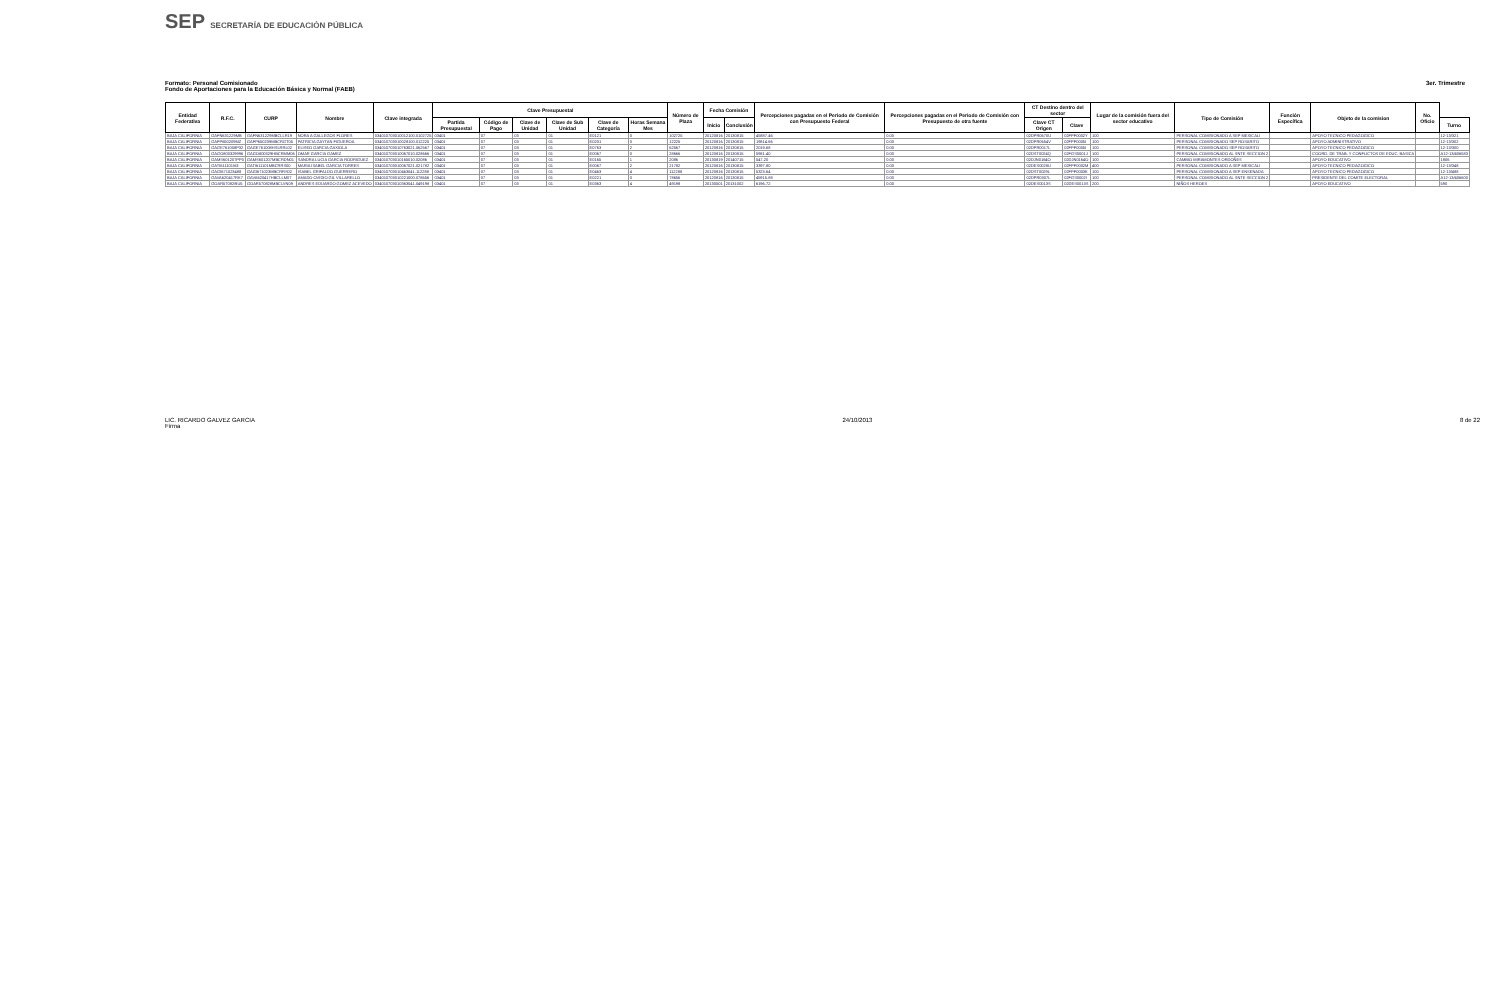SEP SECRETARÍA DE EDUCACIÓN PÚBLICA
Formato: Personal Comisionado
Fondo de Aportaciones para la Educación Básica y Normal (FAEB)
3er. Trimestre
| Entidad Federativa | R.F.C. | CURP | Nombre | Clave integrada | Clave Presupuestal | | | | | | Número de Plaza | Fecha Comisión | | Percepciones pagadas en el Periodo de Comisión con Presupuesto Federal | Percepciones pagadas en el Periodo de Comisión con Presupuesto de otra fuente | CT Destino dentro del sector | | Lugar de la comisión fuera del sector educativo | Tipo de Comisión | Función Específica | Objeto de la comision | No. Oficio | |
| --- | --- | --- | --- | --- | --- | --- | --- | --- | --- | --- | --- | --- | --- | --- | --- | --- | --- | --- | --- | --- | --- | --- | --- |
| | | | | | Partida Presupuestal | Código de Pago | Clave de Unidad | Clave de Sub Unidad | Clave de Categoría | Horas Semana Mes | | Inicio | Conclusión | | | Clave CT Origen | Clave | | | | | | Turno |
| BAJA CALIFORNIA | GAFN631229MB | GAFN631229MBCLLR19 | NORA A GALLEGOS FLORES | 034010703010012100.0102725 | 03401 | 07 | 03 | 01 | E0121 | 0 | 102725 | 20120816 | 20130815 | 45887.46 | 0.00 | 02DPR0670U | 02FPF0002Y | 100 | PERSONAL COMISIONADO A SEP MEXICALI | | APOYO TECNICO PEDAGOGICO | | 12-13/321 |
| BAJA CALIFORNIA | GAFP650209MZ | GAFP650209MBCRGT05 | PATRICIA GAYTAN FIGUEROA | 034010703010028100.012225 | 03401 | 07 | 03 | 01 | E0201 | 0 | 12225 | 20120816 | 20130815 | 19814.66 | 0.00 | 02DPR0654V | 02FPF0005I | 100 | PERSONAL COMISIONADO SEP ROSARITO | | APOYO ADMINISTRATIVO | | 12-13/302 |
| BAJA CALIFORNIA | GAGE761008P32 | GAGE761008HSLRRL02 | ELISEO GARCIA GAXIOLA | 034010703010763021.062567 | 03401 | 07 | 03 | 01 | E0763 | 2 | 62567 | 20120816 | 20130815 | 2019.68 | 0.00 | 02DPR0017L | 02FPF0005I | 100 | PERSONAL COMISIONADO SEP ROSARITO | | APOYO TECNICO PEDAGOGICO | | 12-13/300 |
| BAJA CALIFORNIA | GAGO800329996 | GAGO800329HBCRMM06 | OMAR GARCIA GAMEZ | 034010703010067010.028666 | 03401 | 07 | 03 | 01 | E0067 | 0 | 28666 | 20120816 | 20130815 | 5981.40 | 0.00 | 02DST0024Q | 02FGS0001J | 100 | PERSONAL COMISIONADO AL SNTE SECCION 2 | | COORD. DE TRAB. Y CONFLICTOS DE EDUC. BASICA | | A12-13/406583 |
| BAJA CALIFORNIA | GAMS601207PP0 | GAMS601207MBCRDN01 | SANDRA LUCIA GARCIA RODRIGUEZ | 034010703010165010.02086 | 03401 | 07 | 03 | 01 | E0165 | 1 | 2086 | 20130819 | 20140715 | 547.20 | 0.00 | 02DJN0164O | 02DJN0164O | 100 | CAMBIO MIRAMONTES ORDOÑES | | APOYO EDUCATIVO | | 1806 |
| BAJA CALIFORNIA | GATI611101I63 | GATI611101MBCRRS00 | MARIA ISABEL GARCIA TORRES | 034010703010067021.021782 | 03401 | 07 | 03 | 01 | E0067 | 2 | 21782 | 20120816 | 20130815 | 3397.80 | 0.00 | 02DES0028U | 02FPF0002M | 400 | PERSONAL COMISIONADO A SEP MEXICALI | | APOYO TECNICO PEDAGOGICO | | 12-13/348 |
| BAJA CALIFORNIA | GAGI671023488 | GAGI671023MBCRRS02 | ISABEL GRIFALDO GUERRERO | 034010703010463041.112288 | 03401 | 07 | 03 | 01 | E0463 | 4 | 112288 | 20120816 | 20130815 | 5323.64 | 0.00 | 02DST0029L | 02FPF0003K | 100 | PERSONAL COMISIONADO A SEP ENSENADA | | APOYO TECNICO PEDAGOGICO | | 12-13/488 |
| BAJA CALIFORNIA | GAVA620417RK7 | GAVA620417HBCLLM07 | AMADO OVIDIO GIL VILLARELLO | 034010703010221000.078656 | 03401 | 07 | 03 | 01 | E0221 | 0 | 78656 | 20120816 | 20130815 | 45915.88 | 0.00 | 02DPR0307L | 02FGS0002I | 100 | PERSONAL COMISIONADO AL SNTE SECCION 2 | | PRESIDENTE DEL COMITE ELECTORAL | | A12-13/406600 |
| BAJA CALIFORNIA | GOAR570828IU5 | GOAR570828MBCLVN09 | ANDRES EDUARDO GOMEZ ACEVEDO | 034010703010363041.049198 | 03401 | 07 | 03 | 01 | E0363 | 4 | 49198 | 20130501 | 20131002 | 6196.72 | 0.00 | 02DES0013S | 02DES0013S | 200 | NIÑOS HEROES | | APOYO EDUCATIVO | | 590 |
LIC. RICARDO GALVEZ GARCIA
Firma
24/10/2013 8 de 22